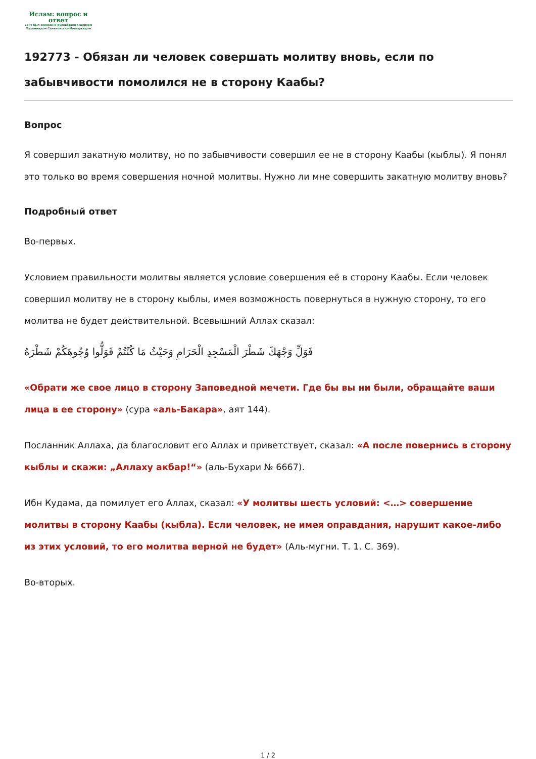Ислам: вопрос и ответ
Сайт был основан и руководился шейхом Мухаммадом Салихом аль-Мунаджидом
192773 - Обязан ли человек совершать молитву вновь, если по забывчивости помолился не в сторону Каабы?
Вопрос
Я совершил закатную молитву, но по забывчивости совершил ее не в сторону Каабы (кыблы). Я понял это только во время совершения ночной молитвы. Нужно ли мне совершить закатную молитву вновь?
Подробный ответ
Во-первых.
Условием правильности молитвы является условие совершения её в сторону Каабы. Если человек совершил молитву не в сторону кыблы, имея возможность повернуться в нужную сторону, то его молитва не будет действительной. Всевышний Аллах сказал:
فَوَلِّ وَجْهَكَ شَطْرَ الْمَسْجِدِ الْحَرَامِ وَحَيْثُ مَا كُنْتُمْ فَوَلُّوا وُجُوهَكُمْ شَطْرَهُ
«Обрати же свое лицо в сторону Заповедной мечети. Где бы вы ни были, обращайте ваши лица в ее сторону» (сура «аль-Бакара», аят 144).
Посланник Аллаха, да благословит его Аллах и приветствует, сказал: «А после повернись в сторону кыблы и скажи: „Аллаху акбар!“» (аль-Бухари № 6667).
Ибн Кудама, да помилует его Аллах, сказал: «У молитвы шесть условий: <…> совершение молитвы в сторону Каабы (кыбла). Если человек, не имея оправдания, нарушит какое-либо из этих условий, то его молитва верной не будет» (Аль-мугни. Т. 1. С. 369).
Во-вторых.
1 / 2